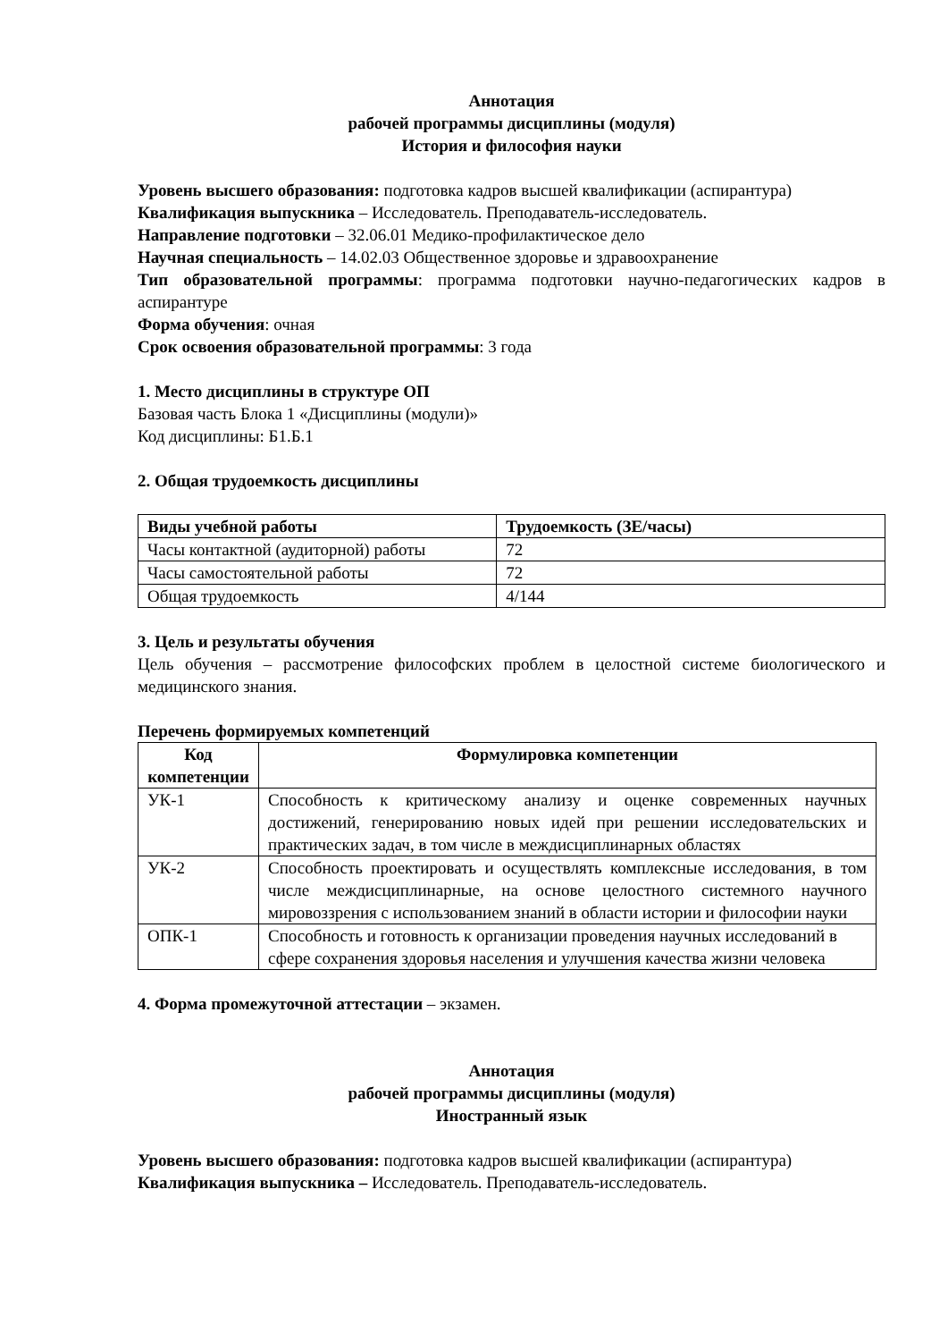Аннотация
рабочей программы дисциплины (модуля)
История и философия науки
Уровень высшего образования: подготовка кадров высшей квалификации (аспирантура)
Квалификация выпускника – Исследователь. Преподаватель-исследователь.
Направление подготовки – 32.06.01 Медико-профилактическое дело
Научная специальность – 14.02.03 Общественное здоровье и здравоохранение
Тип образовательной программы: программа подготовки научно-педагогических кадров в аспирантуре
Форма обучения: очная
Срок освоения образовательной программы: 3 года
1. Место дисциплины в структуре ОП
Базовая часть Блока 1 «Дисциплины (модули)»
Код дисциплины: Б1.Б.1
2. Общая трудоемкость дисциплины
| Виды учебной работы | Трудоемкость (ЗЕ/часы) |
| --- | --- |
| Часы контактной (аудиторной) работы | 72 |
| Часы самостоятельной работы | 72 |
| Общая трудоемкость | 4/144 |
3. Цель и результаты обучения
Цель обучения – рассмотрение философских проблем в целостной системе биологического и медицинского знания.
Перечень формируемых компетенций
| Код компетенции | Формулировка компетенции |
| --- | --- |
| УК-1 | Способность к критическому анализу и оценке современных научных достижений, генерированию новых идей при решении исследовательских и практических задач, в том числе в междисциплинарных областях |
| УК-2 | Способность проектировать и осуществлять комплексные исследования, в том числе междисциплинарные, на основе целостного системного научного мировоззрения с использованием знаний в области истории и философии науки |
| ОПК-1 | Способность и готовность к организации проведения научных исследований в сфере сохранения здоровья населения и улучшения качества жизни человека |
4. Форма промежуточной аттестации – экзамен.
Аннотация
рабочей программы дисциплины (модуля)
Иностранный язык
Уровень высшего образования: подготовка кадров высшей квалификации (аспирантура)
Квалификация выпускника – Исследователь. Преподаватель-исследователь.